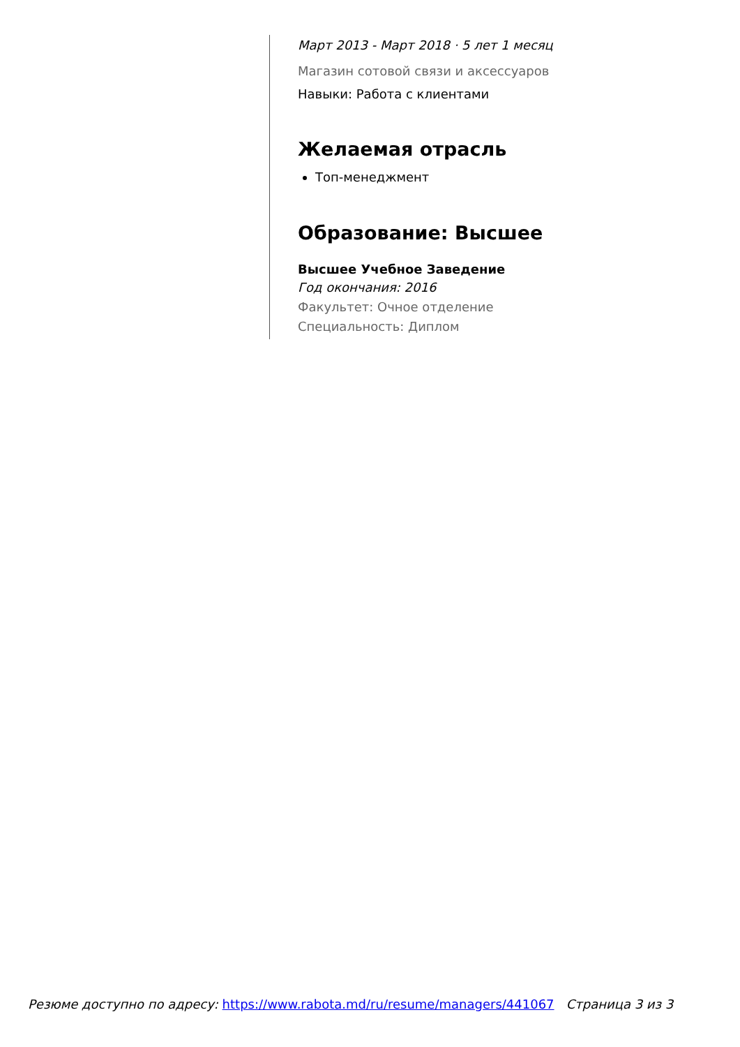Март 2013 - Март 2018 · 5 лет 1 месяц
Магазин сотовой связи и аксессуаров
Навыки: Работа с клиентами
Желаемая отрасль
Топ-менеджмент
Образование: Высшее
Высшее Учебное Заведение
Год окончания: 2016
Факультет: Очное отделение
Специальность: Диплом
Резюме доступно по адресу: https://www.rabota.md/ru/resume/managers/441067 Страница 3 из 3